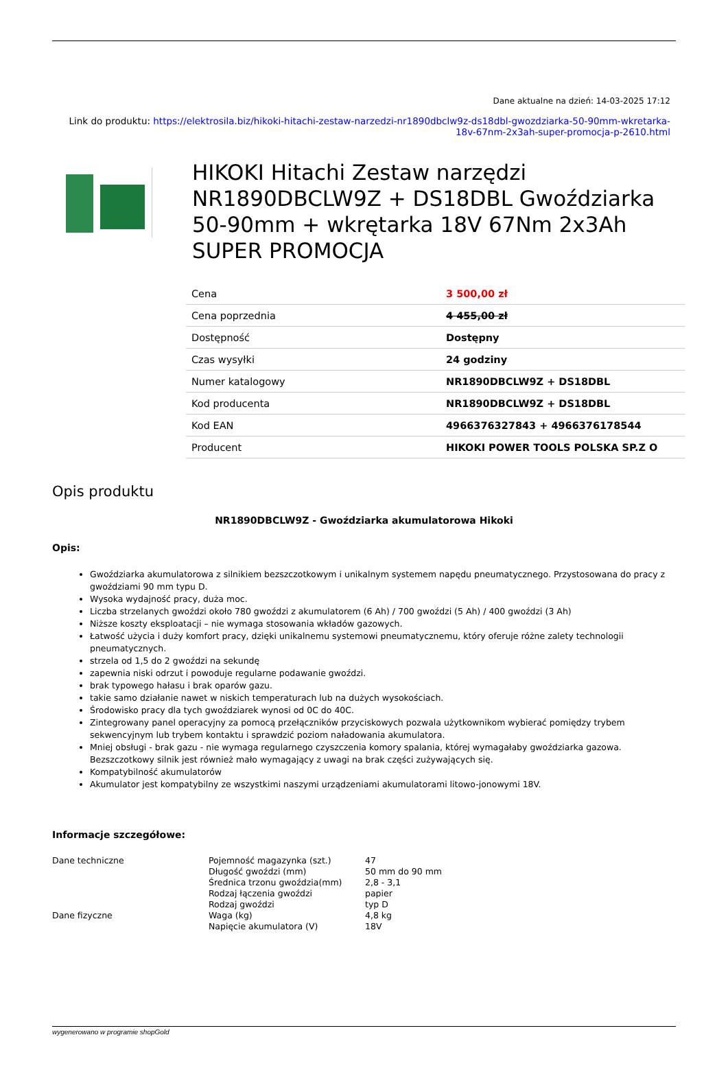Dane aktualne na dzień: 14-03-2025 17:12
Link do produktu: https://elektrosila.biz/hikoki-hitachi-zestaw-narzedzi-nr1890dbclw9z-ds18dbl-gwozdziarka-50-90mm-wkretarka-18v-67nm-2x3ah-super-promocja-p-2610.html
HIKOKI Hitachi Zestaw narzędzi NR1890DBCLW9Z + DS18DBL Gwoździarka 50-90mm + wkrętarka 18V 67Nm 2x3Ah SUPER PROMOCJA
| Cena | 3 500,00 zł |
| Cena poprzednia | 4 455,00 zł |
| Dostępność | Dostępny |
| Czas wysyłki | 24 godziny |
| Numer katalogowy | NR1890DBCLW9Z + DS18DBL |
| Kod producenta | NR1890DBCLW9Z + DS18DBL |
| Kod EAN | 4966376327843 + 4966376178544 |
| Producent | HIKOKI POWER TOOLS POLSKA SP.Z O |
Opis produktu
NR1890DBCLW9Z - Gwoździarka akumulatorowa Hikoki
Opis:
Gwoździarka akumulatorowa z silnikiem bezszczotkowym i unikalnym systemem napędu pneumatycznego. Przystosowana do pracy z gwoździami 90 mm typu D.
Wysoka wydajność pracy, duża moc.
Liczba strzelanych gwoździ około 780 gwoździ z akumulatorem (6 Ah) / 700 gwoździ (5 Ah) / 400 gwoździ (3 Ah)
Niższe koszty eksploatacji – nie wymaga stosowania wkładów gazowych.
Łatwość użycia i duży komfort pracy, dzięki unikalnemu systemowi pneumatycznemu, który oferuje różne zalety technologii pneumatycznych.
strzela od 1,5 do 2 gwoździ na sekundę
zapewnia niski odrzut i powoduje regularne podawanie gwoździ.
brak typowego hałasu i brak oparów gazu.
takie samo działanie nawet w niskich temperaturach lub na dużych wysokościach.
Środowisko pracy dla tych gwoździarek wynosi od 0C do 40C.
Zintegrowany panel operacyjny za pomocą przełączników przyciskowych pozwala użytkownikom wybierać pomiędzy trybem sekwencyjnym lub trybem kontaktu i sprawdzić poziom naładowania akumulatora.
Mniej obsługi - brak gazu - nie wymaga regularnego czyszczenia komory spalania, której wymagałaby gwoździarka gazowa. Bezszczotkowy silnik jest również mało wymagający z uwagi na brak części zużywających się.
Kompatybilność akumulatorów
Akumulator jest kompatybilny ze wszystkimi naszymi urządzeniami akumulatorami litowo-jonowymi 18V.
Informacje szczegółowe:
| Dane techniczne | Pojemność magazynka (szt.) | 47 |
| | Długość gwoździ (mm) | 50 mm do 90 mm |
| | Średnica trzonu gwoździa(mm) | 2,8 - 3,1 |
| | Rodzaj łączenia gwoździ | papier |
| | Rodzaj gwoździ | typ D |
| Dane fizyczne | Waga (kg) | 4,8 kg |
| | Napięcie akumulatora (V) | 18V |
wygenerowano w programie shopGold